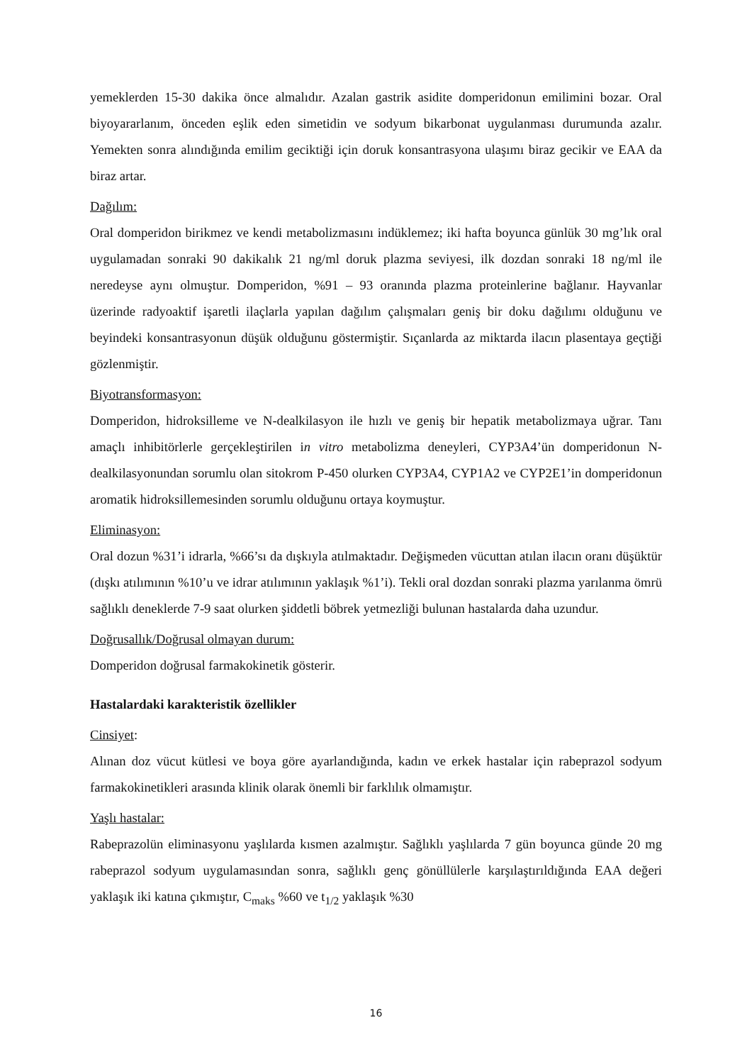yemeklerden 15-30 dakika önce almalıdır. Azalan gastrik asidite domperidonun emilimini bozar. Oral biyoyararlanım, önceden eşlik eden simetidin ve sodyum bikarbonat uygulanması durumunda azalır. Yemekten sonra alındığında emilim geciktiği için doruk konsantrasyona ulaşımı biraz gecikir ve EAA da biraz artar.
Dağılım:
Oral domperidon birikmez ve kendi metabolizmasını indüklemez; iki hafta boyunca günlük 30 mg’lık oral uygulamadan sonraki 90 dakikalık 21 ng/ml doruk plazma seviyesi, ilk dozdan sonraki 18 ng/ml ile neredeyse aynı olmuştur. Domperidon, %91 – 93 oranında plazma proteinlerine bağlanır. Hayvanlar üzerinde radyoaktif işaretli ilaçlarla yapılan dağılım çalışmaları geniş bir doku dağılımı olduğunu ve beyindeki konsantrasyonun düşük olduğunu göstermiştir. Sıçanlarda az miktarda ilacın plasentaya geçtiği gözlenmiştir.
Biyotransformasyon:
Domperidon, hidroksilleme ve N-dealkilasyon ile hızlı ve geniş bir hepatik metabolizmaya uğrar. Tanı amaçlı inhibitörlerle gerçekleştirilen in vitro metabolizma deneyleri, CYP3A4’ün domperidonun N-dealkilasyonundan sorumlu olan sitokrom P-450 olurken CYP3A4, CYP1A2 ve CYP2E1’in domperidonun aromatik hidroksillemesinden sorumlu olduğunu ortaya koymuştur.
Eliminasyon:
Oral dozun %31’i idrarla, %66’sı da dışkıyla atılmaktadır. Değişmeden vücuttan atılan ilacın oranı düşüktür (dışkı atılımının %10’u ve idrar atılımının yaklaşık %1’i). Tekli oral dozdan sonraki plazma yarılanma ömrü sağlıklı deneklerde 7-9 saat olurken şiddetli böbrek yetmezliği bulunan hastalarda daha uzundur.
Doğrusallık/Doğrusal olmayan durum:
Domperidon doğrusal farmakokinetik gösterir.
Hastalardaki karakteristik özellikler
Cinsiyet:
Alınan doz vücut kütlesi ve boya göre ayarlandığında, kadın ve erkek hastalar için rabeprazol sodyum farmakokinetikleri arasında klinik olarak önemli bir farklılık olmamıştır.
Yaşlı hastalar:
Rabeprazolün eliminasyonu yaşlılarda kısmen azalmıştır. Sağlıklı yaşlılarda 7 gün boyunca günde 20 mg rabeprazol sodyum uygulamasından sonra, sağlıklı genç gönüllülerle karşılaştırıldığında EAA değeri yaklaşık iki katına çıkmıştır, C<sub>maks</sub> %60 ve t<sub>1/2</sub> yaklaşık %30
16